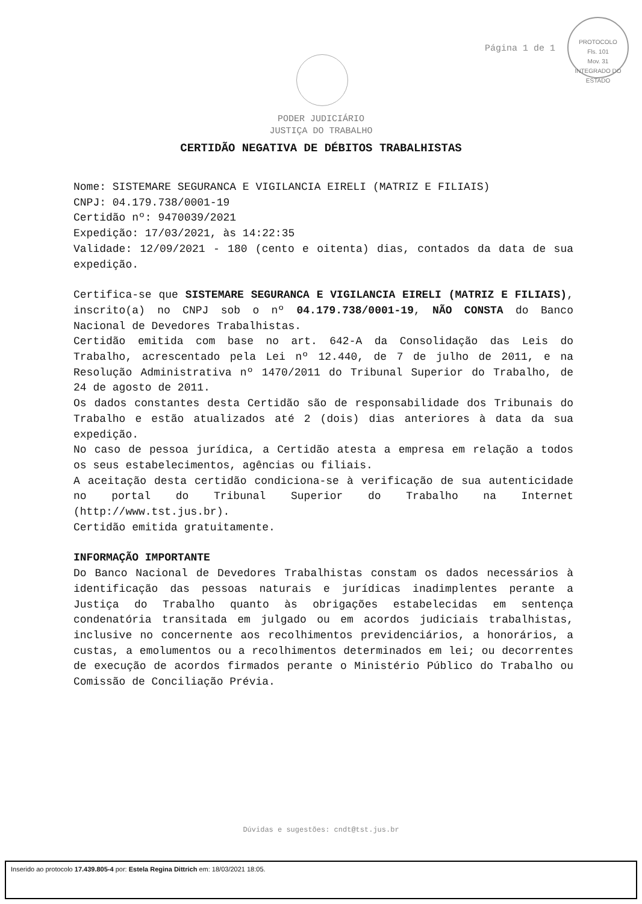Página 1 de 1
PROTOCOLO
Fls. 101
Mov. 31
INTEGRADO DO ESTADO
PODER JUDICIÁRIO
JUSTIÇA DO TRABALHO
CERTIDÃO NEGATIVA DE DÉBITOS TRABALHISTAS
Nome: SISTEMARE SEGURANCA E VIGILANCIA EIRELI (MATRIZ E FILIAIS)
CNPJ: 04.179.738/0001-19
Certidão nº: 9470039/2021
Expedição: 17/03/2021, às 14:22:35
Validade: 12/09/2021 - 180 (cento e oitenta) dias, contados da data de sua expedição.
Certifica-se que SISTEMARE SEGURANCA E VIGILANCIA EIRELI (MATRIZ E FILIAIS), inscrito(a) no CNPJ sob o nº 04.179.738/0001-19, NÃO CONSTA do Banco Nacional de Devedores Trabalhistas.
Certidão emitida com base no art. 642-A da Consolidação das Leis do Trabalho, acrescentado pela Lei nº 12.440, de 7 de julho de 2011, e na Resolução Administrativa nº 1470/2011 do Tribunal Superior do Trabalho, de 24 de agosto de 2011.
Os dados constantes desta Certidão são de responsabilidade dos Tribunais do Trabalho e estão atualizados até 2 (dois) dias anteriores à data da sua expedição.
No caso de pessoa jurídica, a Certidão atesta a empresa em relação a todos os seus estabelecimentos, agências ou filiais.
A aceitação desta certidão condiciona-se à verificação de sua autenticidade no portal do Tribunal Superior do Trabalho na Internet (http://www.tst.jus.br).
Certidão emitida gratuitamente.
INFORMAÇÃO IMPORTANTE
Do Banco Nacional de Devedores Trabalhistas constam os dados necessários à identificação das pessoas naturais e jurídicas inadimplentes perante a Justiça do Trabalho quanto às obrigações estabelecidas em sentença condenatória transitada em julgado ou em acordos judiciais trabalhistas, inclusive no concernente aos recolhimentos previdenciários, a honorários, a custas, a emolumentos ou a recolhimentos determinados em lei; ou decorrentes de execução de acordos firmados perante o Ministério Público do Trabalho ou Comissão de Conciliação Prévia.
Dúvidas e sugestões: cndt@tst.jus.br
Inserido ao protocolo 17.439.805-4 por: Estela Regina Dittrich em: 18/03/2021 18:05.